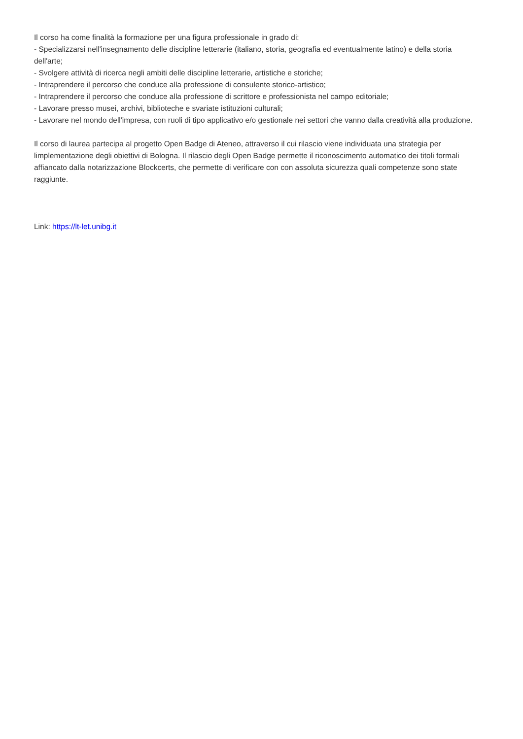Il corso ha come finalità la formazione per una figura professionale in grado di:
- Specializzarsi nell'insegnamento delle discipline letterarie (italiano, storia, geografia ed eventualmente latino) e della storia dell'arte;
- Svolgere attività di ricerca negli ambiti delle discipline letterarie, artistiche e storiche;
- Intraprendere il percorso che conduce alla professione di consulente storico-artistico;
- Intraprendere il percorso che conduce alla professione di scrittore e professionista nel campo editoriale;
- Lavorare presso musei, archivi, biblioteche e svariate istituzioni culturali;
- Lavorare nel mondo dell'impresa, con ruoli di tipo applicativo e/o gestionale nei settori che vanno dalla creatività alla produzione.
Il corso di laurea partecipa al progetto Open Badge di Ateneo, attraverso il cui rilascio viene individuata una strategia per limplementazione degli obiettivi di Bologna. Il rilascio degli Open Badge permette il riconoscimento automatico dei titoli formali affiancato dalla notarizzazione Blockcerts, che permette di verificare con con assoluta sicurezza quali competenze sono state raggiunte.
Link: https://lt-let.unibg.it